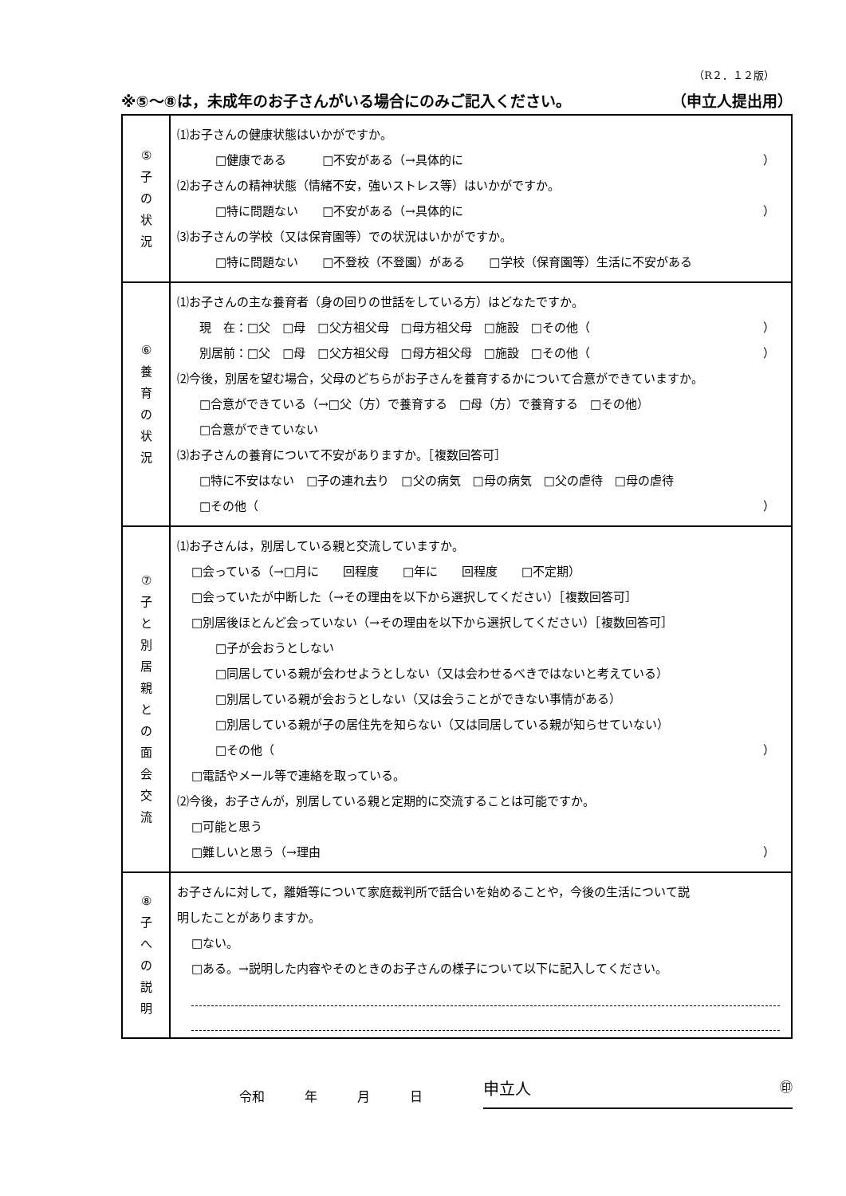（R２．１２版）
※⑤～⑧は，未成年のお子さんがいる場合にのみご記入ください。 （申立人提出用）
| ⑤ 子 の 状 況 | ⑴お子さんの健康状態はいかがですか。 □健康である □不安がある（→具体的に ） ⑵お子さんの精神状態（情緒不安，強いストレス等）はいかがですか。 □特に問題ない □不安がある（→具体的に ） ⑶お子さんの学校（又は保育園等）での状況はいかがですか。 □特に問題ない □不登校（不登園）がある □学校（保育園等）生活に不安がある |
| ⑥ 養 育 の 状 況 | ⑴お子さんの主な養育者（身の回りの世話をしている方）はどなたですか。 現 在：□父 □母 □父方祖父母 □母方祖父母 □施設 □その他（ ） 別居前：□父 □母 □父方祖父母 □母方祖父母 □施設 □その他（ ） ⑵今後，別居を望む場合，父母のどちらがお子さんを養育するかについて合意ができていますか。 □合意ができている（→□父（方）で養育する □母（方）で養育する □その他） □合意ができていない ⑶お子さんの養育について不安がありますか。［複数回答可］ □特に不安はない □子の連れ去り □父の病気 □母の病気 □父の虐待 □母の虐待 □その他（ ） |
| ⑦ 子 と 別 居 親 と の 面 会 交 流 | ⑴お子さんは，別居している親と交流していますか。 □会っている（→□月に 回程度 □年に 回程度 □不定期） □会っていたが中断した（→その理由を以下から選択してください）［複数回答可］ □別居後ほとんど会っていない（→その理由を以下から選択してください）［複数回答可］ □子が会おうとしない □同居している親が会わせようとしない（又は会わせるべきではないと考えている） □別居している親が会おうとしない（又は会うことができない事情がある） □別居している親が子の居住先を知らない（又は同居している親が知らせていない） □その他（ ） □電話やメール等で連絡を取っている。 ⑵今後，お子さんが，別居している親と定期的に交流することは可能ですか。 □可能と思う □難しいと思う（→理由 ） |
| ⑧ 子 へ の 説 明 | お子さんに対して，離婚等について家庭裁判所で話合いを始めることや，今後の生活について説 明したことがありますか。 □ない。 □ある。→説明した内容やそのときのお子さんの様子について以下に記入してください。 |
令和 年 月 日 申立人 ㊞